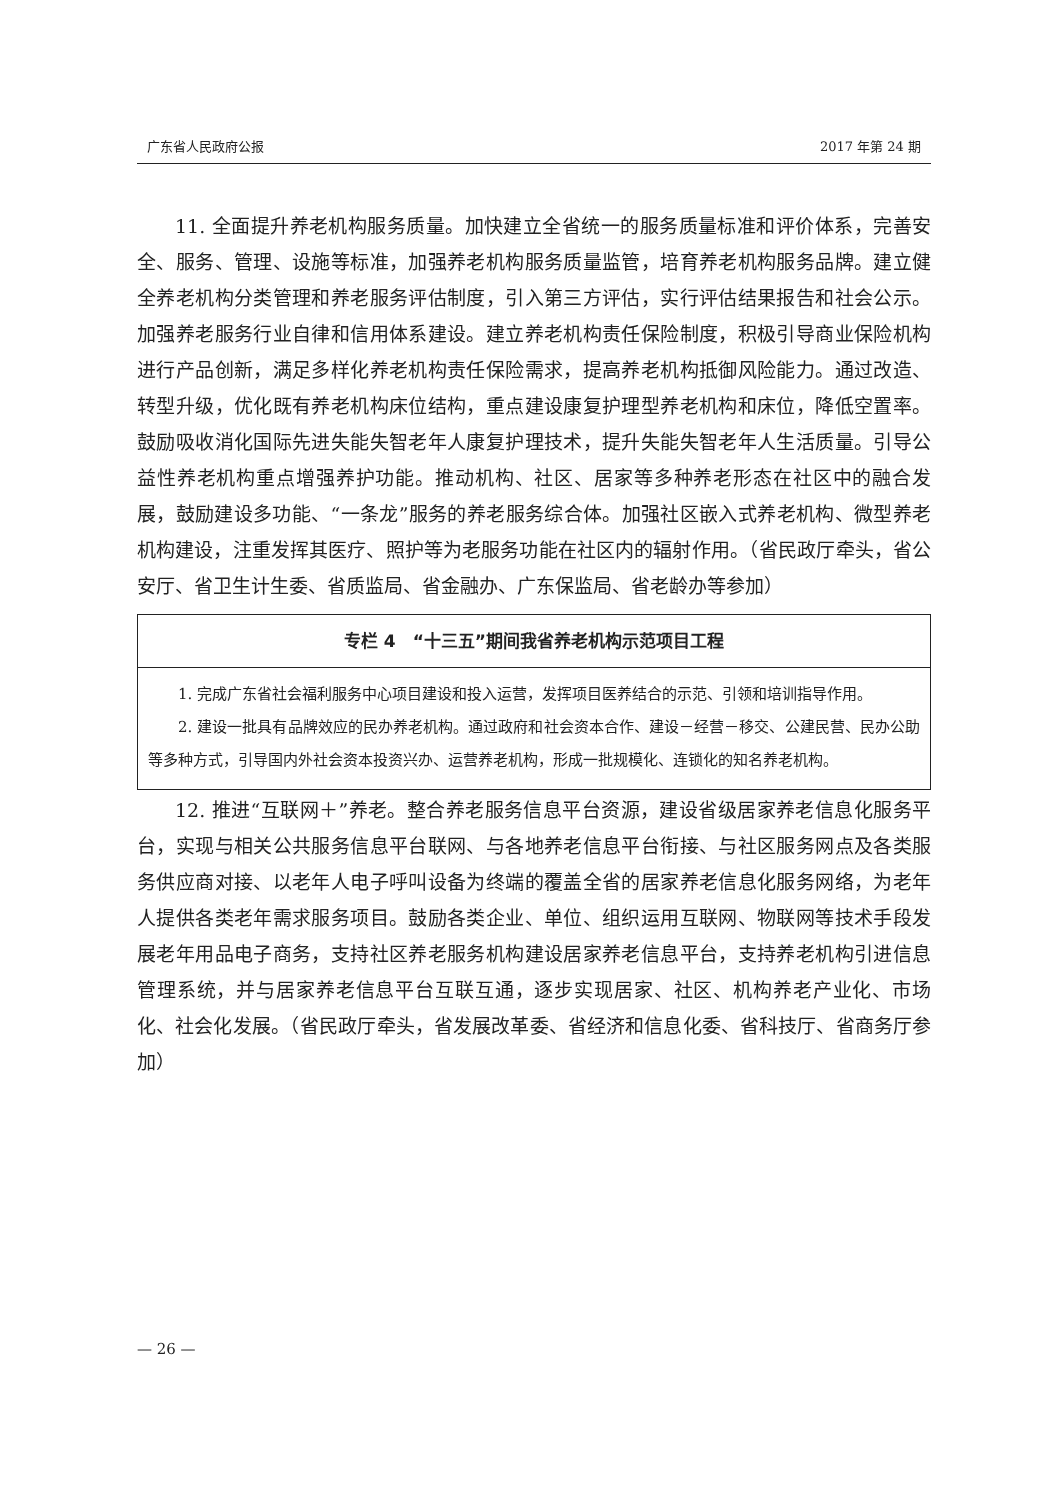广东省人民政府公报 2017 年第 24 期
11. 全面提升养老机构服务质量。加快建立全省统一的服务质量标准和评价体系，完善安全、服务、管理、设施等标准，加强养老机构服务质量监管，培育养老机构服务品牌。建立健全养老机构分类管理和养老服务评估制度，引入第三方评估，实行评估结果报告和社会公示。加强养老服务行业自律和信用体系建设。建立养老机构责任保险制度，积极引导商业保险机构进行产品创新，满足多样化养老机构责任保险需求，提高养老机构抵御风险能力。通过改造、转型升级，优化既有养老机构床位结构，重点建设康复护理型养老机构和床位，降低空置率。鼓励吸收消化国际先进失能失智老年人康复护理技术，提升失能失智老年人生活质量。引导公益性养老机构重点增强养护功能。推动机构、社区、居家等多种养老形态在社区中的融合发展，鼓励建设多功能、“一条龙”服务的养老服务综合体。加强社区嵌入式养老机构、微型养老机构建设，注重发挥其医疗、照护等为老服务功能在社区内的辐射作用。（省民政厅牵头，省公安厅、省卫生计生委、省质监局、省金融办、广东保监局、省老龄办等参加）
专栏 4　“十三五”期间我省养老机构示范项目工程
1. 完成广东省社会福利服务中心项目建设和投入运营，发挥项目医养结合的示范、引领和培训指导作用。
2. 建设一批具有品牌效应的民办养老机构。通过政府和社会资本合作、建设－经营－移交、公建民营、民办公助等多种方式，引导国内外社会资本投资兴办、运营养老机构，形成一批规模化、连锁化的知名养老机构。
12. 推进“互联网＋”养老。整合养老服务信息平台资源，建设省级居家养老信息化服务平台，实现与相关公共服务信息平台联网、与各地养老信息平台衔接、与社区服务网点及各类服务供应商对接、以老年人电子呼叫设备为终端的覆盖全省的居家养老信息化服务网络，为老年人提供各类老年需求服务项目。鼓励各类企业、单位、组织运用互联网、物联网等技术手段发展老年用品电子商务，支持社区养老服务机构建设居家养老信息平台，支持养老机构引进信息管理系统，并与居家养老信息平台互联互通，逐步实现居家、社区、机构养老产业化、市场化、社会化发展。（省民政厅牵头，省发展改革委、省经济和信息化委、省科技厅、省商务厅参加）
— 26 —